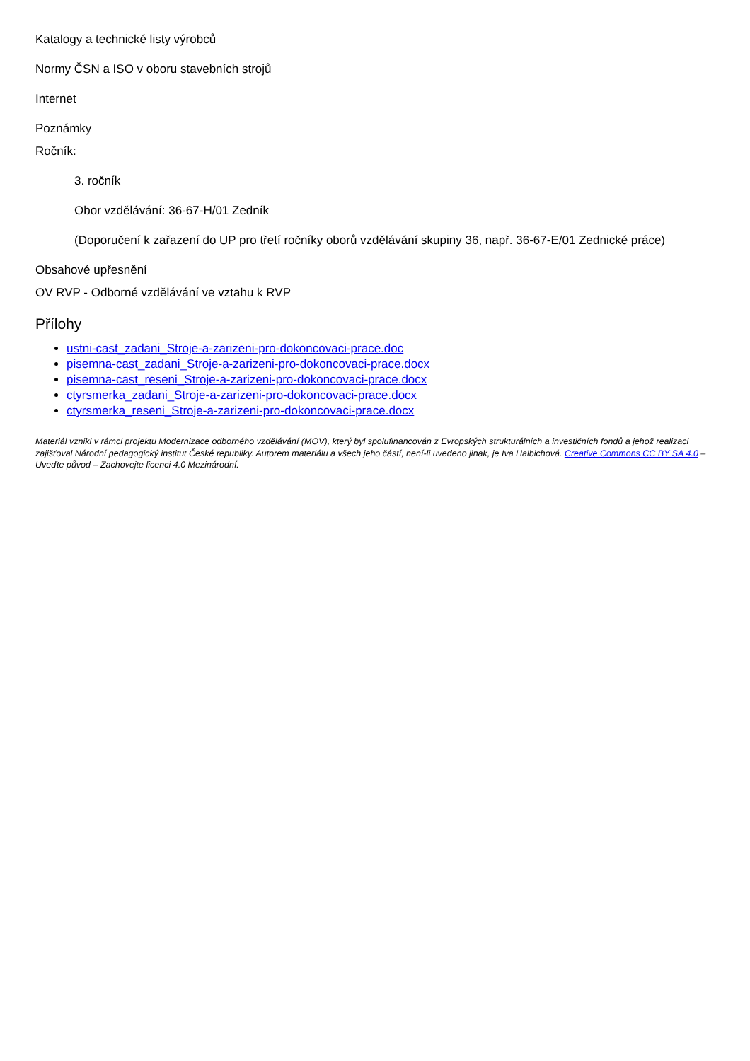Katalogy a technické listy výrobců
Normy ČSN a ISO v oboru stavebních strojů
Internet
Poznámky
Ročník:
3. ročník
Obor vzdělávání: 36-67-H/01 Zedník
(Doporučení k zařazení do UP pro třetí ročníky oborů vzdělávání skupiny 36, např. 36-67-E/01 Zednické práce)
Obsahové upřesnění
OV RVP - Odborné vzdělávání ve vztahu k RVP
Přílohy
ustni-cast_zadani_Stroje-a-zarizeni-pro-dokoncovaci-prace.doc
pisemna-cast_zadani_Stroje-a-zarizeni-pro-dokoncovaci-prace.docx
pisemna-cast_reseni_Stroje-a-zarizeni-pro-dokoncovaci-prace.docx
ctyrsmerka_zadani_Stroje-a-zarizeni-pro-dokoncovaci-prace.docx
ctyrsmerka_reseni_Stroje-a-zarizeni-pro-dokoncovaci-prace.docx
Materiál vznikl v rámci projektu Modernizace odborného vzdělávání (MOV), který byl spolufinancován z Evropských strukturálních a investičních fondů a jehož realizaci zajišťoval Národní pedagogický institut České republiky. Autorem materiálu a všech jeho částí, není-li uvedeno jinak, je Iva Halbichová. Creative Commons CC BY SA 4.0 – Uveďte původ – Zachovejte licenci 4.0 Mezinárodní.